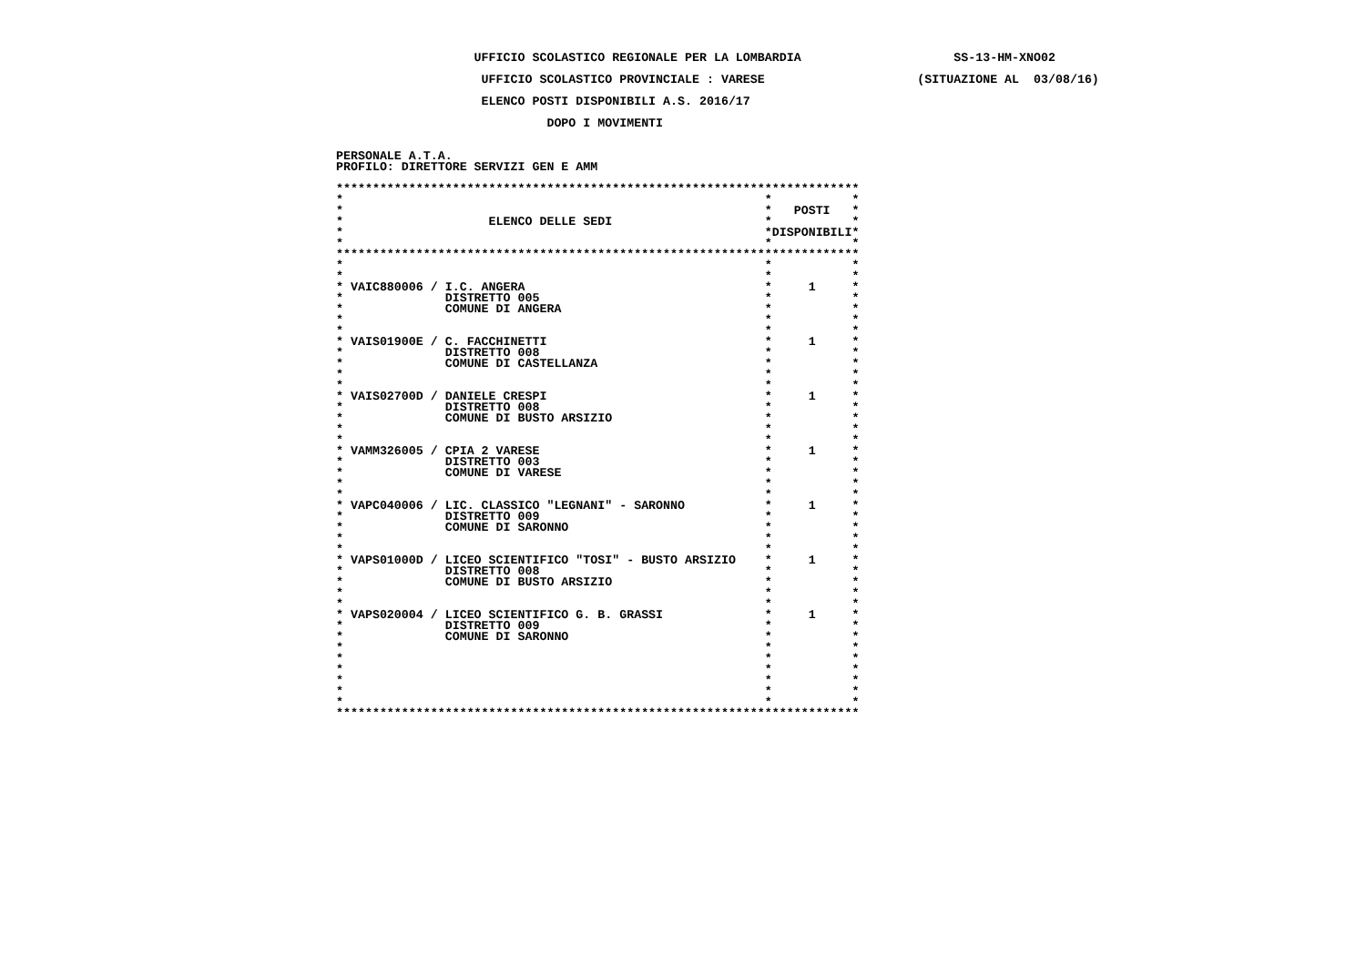UFFICIO SCOLASTICO REGIONALE PER LA LOMBARDIA                     SS-13-HM-XNO02

                    UFFICIO SCOLASTICO PROVINCIALE : VARESE                     (SITUAZIONE AL  03/08/16)

                    ELENCO POSTI DISPONIBILI A.S. 2016/17

                             DOPO I MOVIMENTI


PERSONALE A.T.A.
PROFILO: DIRETTORE SERVIZI GEN E AMM

************************************************************************
*                                                          *           *
*                                                          *   POSTI   *
*                    ELENCO DELLE SEDI                     *           *
*                                                          *DISPONIBILI*
*                                                          *           *
************************************************************************
*                                                          *           *
*                                                          *           *
* VAIC880006 / I.C. ANGERA                                 *     1     *
*              DISTRETTO 005                               *           *
*              COMUNE DI ANGERA                            *           *
*                                                          *           *
*                                                          *           *
* VAIS01900E / C. FACCHINETTI                              *     1     *
*              DISTRETTO 008                               *           *
*              COMUNE DI CASTELLANZA                       *           *
*                                                          *           *
*                                                          *           *
* VAIS02700D / DANIELE CRESPI                              *     1     *
*              DISTRETTO 008                               *           *
*              COMUNE DI BUSTO ARSIZIO                     *           *
*                                                          *           *
*                                                          *           *
* VAMM326005 / CPIA 2 VARESE                               *     1     *
*              DISTRETTO 003                               *           *
*              COMUNE DI VARESE                            *           *
*                                                          *           *
*                                                          *           *
* VAPC040006 / LIC. CLASSICO "LEGNANI" - SARONNO           *     1     *
*              DISTRETTO 009                               *           *
*              COMUNE DI SARONNO                           *           *
*                                                          *           *
*                                                          *           *
* VAPS01000D / LICEO SCIENTIFICO "TOSI" - BUSTO ARSIZIO    *     1     *
*              DISTRETTO 008                               *           *
*              COMUNE DI BUSTO ARSIZIO                     *           *
*                                                          *           *
*                                                          *           *
* VAPS020004 / LICEO SCIENTIFICO G. B. GRASSI              *     1     *
*              DISTRETTO 009                               *           *
*              COMUNE DI SARONNO                           *           *
*                                                          *           *
*                                                          *           *
*                                                          *           *
*                                                          *           *
*                                                          *           *
*                                                          *           *
************************************************************************